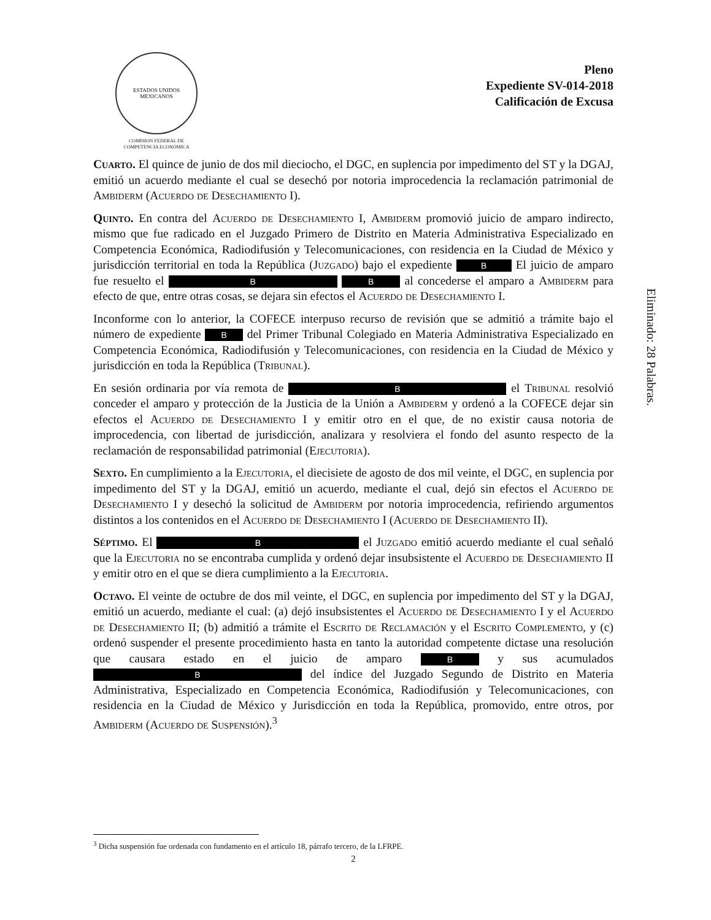ESTADOS UNIDOS MEXICANOS
COMISION FEDERAL DE
COMPETENCIA ECONÓMICA
Pleno
Expediente SV-014-2018
Calificación de Excusa
Cuarto. El quince de junio de dos mil dieciocho, el DGC, en suplencia por impedimento del ST y la DGAJ, emitió un acuerdo mediante el cual se desechó por notoria improcedencia la reclamación patrimonial de Ambiderm (Acuerdo de Desechamiento I).
Quinto. En contra del Acuerdo de Desechamiento I, Ambiderm promovió juicio de amparo indirecto, mismo que fue radicado en el Juzgado Primero de Distrito en Materia Administrativa Especializado en Competencia Económica, Radiodifusión y Telecomunicaciones, con residencia en la Ciudad de México y jurisdicción territorial en toda la República (Juzgado) bajo el expediente B El juicio de amparo fue resuelto el B B al concederse el amparo a Ambiderm para efecto de que, entre otras cosas, se dejara sin efectos el Acuerdo de Desechamiento I.
Inconforme con lo anterior, la COFECE interpuso recurso de revisión que se admitió a trámite bajo el número de expediente B del Primer Tribunal Colegiado en Materia Administrativa Especializado en Competencia Económica, Radiodifusión y Telecomunicaciones, con residencia en la Ciudad de México y jurisdicción en toda la República (Tribunal).
En sesión ordinaria por vía remota de B el Tribunal resolvió conceder el amparo y protección de la Justicia de la Unión a Ambiderm y ordenó a la COFECE dejar sin efectos el Acuerdo de Desechamiento I y emitir otro en el que, de no existir causa notoria de improcedencia, con libertad de jurisdicción, analizara y resolviera el fondo del asunto respecto de la reclamación de responsabilidad patrimonial (Ejecutoria).
Sexto. En cumplimiento a la Ejecutoria, el diecisiete de agosto de dos mil veinte, el DGC, en suplencia por impedimento del ST y la DGAJ, emitió un acuerdo, mediante el cual, dejó sin efectos el Acuerdo de Desechamiento I y desechó la solicitud de Ambiderm por notoria improcedencia, refiriendo argumentos distintos a los contenidos en el Acuerdo de Desechamiento I (Acuerdo de Desechamiento II).
Séptimo. El B el Juzgado emitió acuerdo mediante el cual señaló que la Ejecutoria no se encontraba cumplida y ordenó dejar insubsistente el Acuerdo de Desechamiento II y emitir otro en el que se diera cumplimiento a la Ejecutoria.
Octavo. El veinte de octubre de dos mil veinte, el DGC, en suplencia por impedimento del ST y la DGAJ, emitió un acuerdo, mediante el cual: (a) dejó insubsistentes el Acuerdo de Desechamiento I y el Acuerdo de Desechamiento II; (b) admitió a trámite el Escrito de Reclamación y el Escrito Complemento, y (c) ordenó suspender el presente procedimiento hasta en tanto la autoridad competente dictase una resolución que causara estado en el juicio de amparo B y sus acumulados B del índice del Juzgado Segundo de Distrito en Materia Administrativa, Especializado en Competencia Económica, Radiodifusión y Telecomunicaciones, con residencia en la Ciudad de México y Jurisdicción en toda la República, promovido, entre otros, por Ambiderm (Acuerdo de Suspensión).<sup>3</sup>
Eliminado: 28 Palabras.
<sup>3</sup> Dicha suspensión fue ordenada con fundamento en el artículo 18, párrafo tercero, de la LFRPE.
2